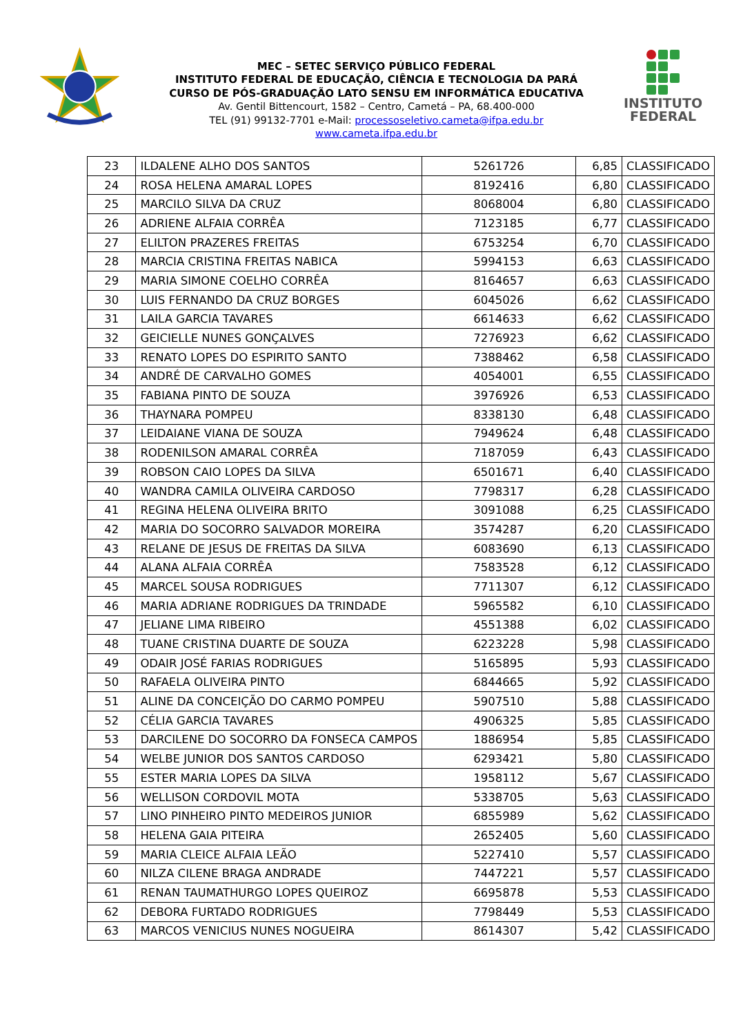MEC – SETEC SERVIÇO PÚBLICO FEDERAL
INSTITUTO FEDERAL DE EDUCAÇÃO, CIÊNCIA E TECNOLOGIA DA PARÁ
CURSO DE PÓS-GRADUAÇÃO LATO SENSU EM INFORMÁTICA EDUCATIVA
Av. Gentil Bittencourt, 1582 – Centro, Cametá – PA, 68.400-000
TEL (91) 99132-7701 e-Mail: processoseletivo.cameta@ifpa.edu.br
www.cameta.ifpa.edu.br
INSTITUTO
FEDERAL
| 23 | ILDALENE ALHO DOS SANTOS | 5261726 | 6,85 | CLASSIFICADO |
| 24 | ROSA HELENA AMARAL LOPES | 8192416 | 6,80 | CLASSIFICADO |
| 25 | MARCILO SILVA DA CRUZ | 8068004 | 6,80 | CLASSIFICADO |
| 26 | ADRIENE ALFAIA CORRÊA | 7123185 | 6,77 | CLASSIFICADO |
| 27 | ELILTON PRAZERES FREITAS | 6753254 | 6,70 | CLASSIFICADO |
| 28 | MARCIA CRISTINA FREITAS NABICA | 5994153 | 6,63 | CLASSIFICADO |
| 29 | MARIA SIMONE COELHO CORRÊA | 8164657 | 6,63 | CLASSIFICADO |
| 30 | LUIS FERNANDO DA CRUZ BORGES | 6045026 | 6,62 | CLASSIFICADO |
| 31 | LAILA GARCIA TAVARES | 6614633 | 6,62 | CLASSIFICADO |
| 32 | GEICIELLE NUNES GONÇALVES | 7276923 | 6,62 | CLASSIFICADO |
| 33 | RENATO LOPES DO ESPIRITO SANTO | 7388462 | 6,58 | CLASSIFICADO |
| 34 | ANDRÉ DE CARVALHO GOMES | 4054001 | 6,55 | CLASSIFICADO |
| 35 | FABIANA PINTO DE SOUZA | 3976926 | 6,53 | CLASSIFICADO |
| 36 | THAYNARA POMPEU | 8338130 | 6,48 | CLASSIFICADO |
| 37 | LEIDAIANE VIANA DE SOUZA | 7949624 | 6,48 | CLASSIFICADO |
| 38 | RODENILSON AMARAL CORRÊA | 7187059 | 6,43 | CLASSIFICADO |
| 39 | ROBSON CAIO LOPES DA SILVA | 6501671 | 6,40 | CLASSIFICADO |
| 40 | WANDRA CAMILA OLIVEIRA CARDOSO | 7798317 | 6,28 | CLASSIFICADO |
| 41 | REGINA HELENA OLIVEIRA BRITO | 3091088 | 6,25 | CLASSIFICADO |
| 42 | MARIA DO SOCORRO SALVADOR MOREIRA | 3574287 | 6,20 | CLASSIFICADO |
| 43 | RELANE DE JESUS DE FREITAS DA SILVA | 6083690 | 6,13 | CLASSIFICADO |
| 44 | ALANA ALFAIA CORRÊA | 7583528 | 6,12 | CLASSIFICADO |
| 45 | MARCEL SOUSA RODRIGUES | 7711307 | 6,12 | CLASSIFICADO |
| 46 | MARIA ADRIANE RODRIGUES DA TRINDADE | 5965582 | 6,10 | CLASSIFICADO |
| 47 | JELIANE LIMA RIBEIRO | 4551388 | 6,02 | CLASSIFICADO |
| 48 | TUANE CRISTINA DUARTE DE SOUZA | 6223228 | 5,98 | CLASSIFICADO |
| 49 | ODAIR JOSÉ FARIAS RODRIGUES | 5165895 | 5,93 | CLASSIFICADO |
| 50 | RAFAELA OLIVEIRA PINTO | 6844665 | 5,92 | CLASSIFICADO |
| 51 | ALINE DA CONCEIÇÃO DO CARMO POMPEU | 5907510 | 5,88 | CLASSIFICADO |
| 52 | CÉLIA GARCIA TAVARES | 4906325 | 5,85 | CLASSIFICADO |
| 53 | DARCILENE DO SOCORRO DA FONSECA CAMPOS | 1886954 | 5,85 | CLASSIFICADO |
| 54 | WELBE JUNIOR DOS SANTOS CARDOSO | 6293421 | 5,80 | CLASSIFICADO |
| 55 | ESTER MARIA LOPES DA SILVA | 1958112 | 5,67 | CLASSIFICADO |
| 56 | WELLISON CORDOVIL MOTA | 5338705 | 5,63 | CLASSIFICADO |
| 57 | LINO PINHEIRO PINTO MEDEIROS JUNIOR | 6855989 | 5,62 | CLASSIFICADO |
| 58 | HELENA GAIA PITEIRA | 2652405 | 5,60 | CLASSIFICADO |
| 59 | MARIA CLEICE ALFAIA LEÃO | 5227410 | 5,57 | CLASSIFICADO |
| 60 | NILZA CILENE BRAGA ANDRADE | 7447221 | 5,57 | CLASSIFICADO |
| 61 | RENAN TAUMATHURGO LOPES QUEIROZ | 6695878 | 5,53 | CLASSIFICADO |
| 62 | DEBORA FURTADO RODRIGUES | 7798449 | 5,53 | CLASSIFICADO |
| 63 | MARCOS VENICIUS NUNES NOGUEIRA | 8614307 | 5,42 | CLASSIFICADO |